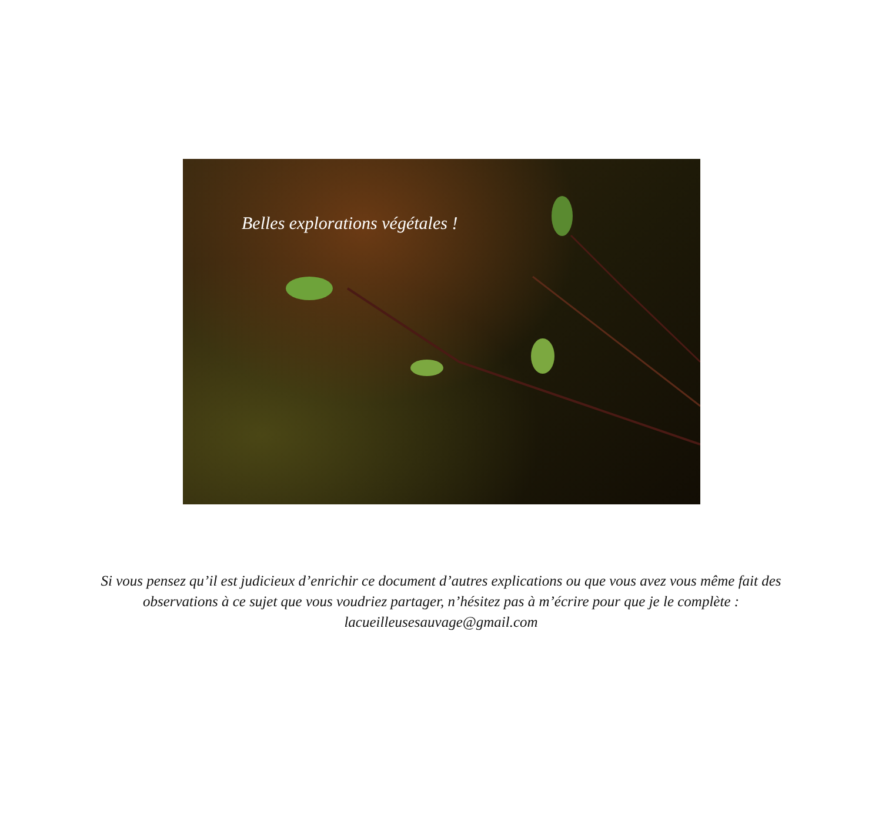Belles explorations végétales !
Si vous pensez qu’il est judicieux d’enrichir ce document d’autres explications ou que vous avez vous même fait des observations à ce sujet que vous voudriez partager, n’hésitez pas à m’écrire pour que je le complète : lacueilleusesauvage@gmail.com